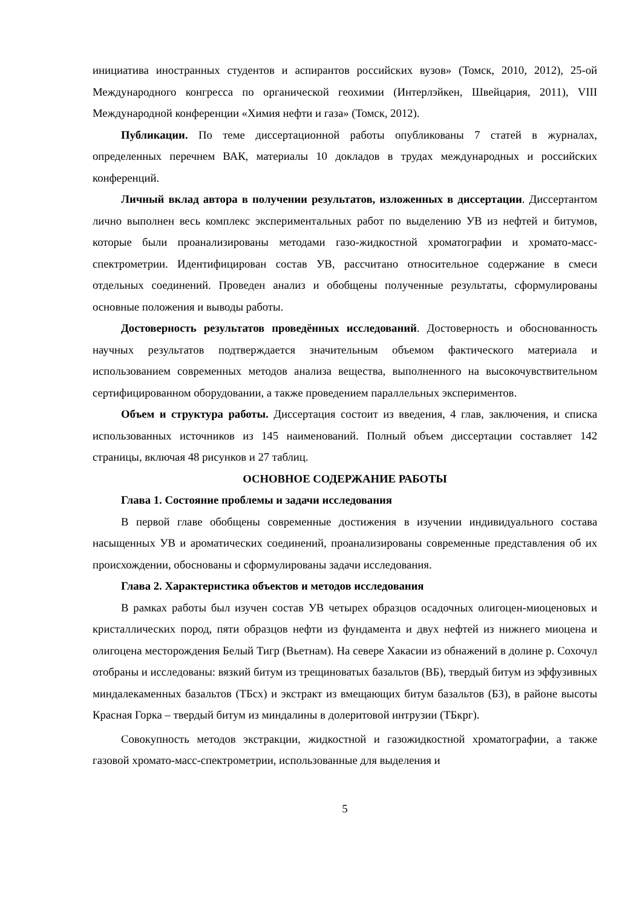инициатива иностранных студентов и аспирантов российских вузов» (Томск, 2010, 2012), 25-ой Международного конгресса по органической геохимии (Интерлэйкен, Швейцария, 2011), VIII Международной конференции «Химия нефти и газа» (Томск, 2012).
Публикации. По теме диссертационной работы опубликованы 7 статей в журналах, определенных перечнем ВАК, материалы 10 докладов в трудах международных и российских конференций.
Личный вклад автора в получении результатов, изложенных в диссертации. Диссертантом лично выполнен весь комплекс экспериментальных работ по выделению УВ из нефтей и битумов, которые были проанализированы методами газо-жидкостной хроматографии и хромато-масс-спектрометрии. Идентифицирован состав УВ, рассчитано относительное содержание в смеси отдельных соединений. Проведен анализ и обобщены полученные результаты, сформулированы основные положения и выводы работы.
Достоверность результатов проведённых исследований. Достоверность и обоснованность научных результатов подтверждается значительным объемом фактического материала и использованием современных методов анализа вещества, выполненного на высокочувствительном сертифицированном оборудовании, а также проведением параллельных экспериментов.
Объем и структура работы. Диссертация состоит из введения, 4 глав, заключения, и списка использованных источников из 145 наименований. Полный объем диссертации составляет 142 страницы, включая 48 рисунков и 27 таблиц.
ОСНОВНОЕ СОДЕРЖАНИЕ РАБОТЫ
Глава 1. Состояние проблемы и задачи исследования
В первой главе обобщены современные достижения в изучении индивидуального состава насыщенных УВ и ароматических соединений, проанализированы современные представления об их происхождении, обоснованы и сформулированы задачи исследования.
Глава 2. Характеристика объектов и методов исследования
В рамках работы был изучен состав УВ четырех образцов осадочных олигоцен-миоценовых и кристаллических пород, пяти образцов нефти из фундамента и двух нефтей из нижнего миоцена и олигоцена месторождения Белый Тигр (Вьетнам). На севере Хакасии из обнажений в долине р. Сохочул отобраны и исследованы: вязкий битум из трещиноватых базальтов (ВБ), твердый битум из эффузивных миндалекаменных базальтов (ТБсх) и экстракт из вмещающих битум базальтов (БЗ), в районе высоты Красная Горка – твердый битум из миндалины в долеритовой интрузии (ТБкрг).
Совокупность методов экстракции, жидкостной и газожидкостной хроматографии, а также газовой хромато-масс-спектрометрии, использованные для выделения и
5